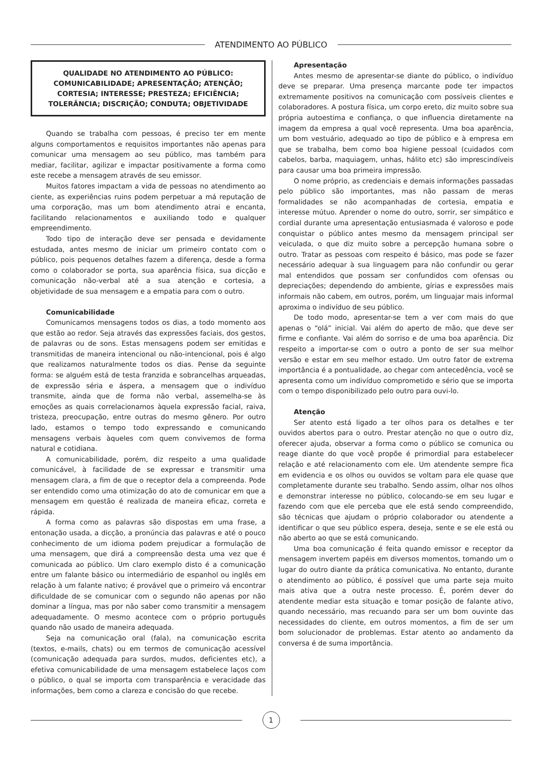ATENDIMENTO AO PÚBLICO
QUALIDADE NO ATENDIMENTO AO PÚBLICO: COMUNICABILIDADE; APRESENTAÇÃO; ATENÇÃO; CORTESIA; INTERESSE; PRESTEZA; EFICIÊNCIA; TOLERÂNCIA; DISCRIÇÃO; CONDUTA; OBJETIVIDADE
Quando se trabalha com pessoas, é preciso ter em mente alguns comportamentos e requisitos importantes não apenas para comunicar uma mensagem ao seu público, mas também para mediar, facilitar, agilizar e impactar positivamente a forma como este recebe a mensagem através de seu emissor.
Muitos fatores impactam a vida de pessoas no atendimento ao ciente, as experiências ruins podem perpetuar a má reputação de uma corporação, mas um bom atendimento atrai e encanta, facilitando relacionamentos e auxiliando todo e qualquer empreendimento.
Todo tipo de interação deve ser pensada e devidamente estudada, antes mesmo de iniciar um primeiro contato com o público, pois pequenos detalhes fazem a diferença, desde a forma como o colaborador se porta, sua aparência física, sua dicção e comunicação não-verbal até a sua atenção e cortesia, a objetividade de sua mensagem e a empatia para com o outro.
Comunicabilidade
Comunicamos mensagens todos os dias, a todo momento aos que estão ao redor. Seja através das expressões faciais, dos gestos, de palavras ou de sons. Estas mensagens podem ser emitidas e transmitidas de maneira intencional ou não-intencional, pois é algo que realizamos naturalmente todos os dias. Pense da seguinte forma: se alguém está de testa franzida e sobrancelhas arqueadas, de expressão séria e áspera, a mensagem que o indivíduo transmite, ainda que de forma não verbal, assemelha-se às emoções as quais correlacionamos àquela expressão facial, raiva, tristeza, preocupação, entre outras do mesmo gênero. Por outro lado, estamos o tempo todo expressando e comunicando mensagens verbais àqueles com quem convivemos de forma natural e cotidiana.
A comunicabilidade, porém, diz respeito a uma qualidade comunicável, à facilidade de se expressar e transmitir uma mensagem clara, a fim de que o receptor dela a compreenda. Pode ser entendido como uma otimização do ato de comunicar em que a mensagem em questão é realizada de maneira eficaz, correta e rápida.
A forma como as palavras são dispostas em uma frase, a entonação usada, a dicção, a pronúncia das palavras e até o pouco conhecimento de um idioma podem prejudicar a formulação de uma mensagem, que dirá a compreensão desta uma vez que é comunicada ao público. Um claro exemplo disto é a comunicação entre um falante básico ou intermediário de espanhol ou inglês em relação à um falante nativo; é provável que o primeiro vá encontrar dificuldade de se comunicar com o segundo não apenas por não dominar a língua, mas por não saber como transmitir a mensagem adequadamente. O mesmo acontece com o próprio português quando não usado de maneira adequada.
Seja na comunicação oral (fala), na comunicação escrita (textos, e-mails, chats) ou em termos de comunicação acessível (comunicação adequada para surdos, mudos, deficientes etc), a efetiva comunicabilidade de uma mensagem estabelece laços com o público, o qual se importa com transparência e veracidade das informações, bem como a clareza e concisão do que recebe.
Apresentação
Antes mesmo de apresentar-se diante do público, o indivíduo deve se preparar. Uma presença marcante pode ter impactos extremamente positivos na comunicação com possíveis clientes e colaboradores. A postura física, um corpo ereto, diz muito sobre sua própria autoestima e confiança, o que influencia diretamente na imagem da empresa a qual você representa. Uma boa aparência, um bom vestuário, adequado ao tipo de público e à empresa em que se trabalha, bem como boa higiene pessoal (cuidados com cabelos, barba, maquiagem, unhas, hálito etc) são imprescindíveis para causar uma boa primeira impressão.
O nome próprio, as credenciais e demais informações passadas pelo público são importantes, mas não passam de meras formalidades se não acompanhadas de cortesia, empatia e interesse mútuo. Aprender o nome do outro, sorrir, ser simpático e cordial durante uma apresentação entusiasmada é valoroso e pode conquistar o público antes mesmo da mensagem principal ser veiculada, o que diz muito sobre a percepção humana sobre o outro. Tratar as pessoas com respeito é básico, mas pode se fazer necessário adequar à sua linguagem para não confundir ou gerar mal entendidos que possam ser confundidos com ofensas ou depreciações; dependendo do ambiente, gírias e expressões mais informais não cabem, em outros, porém, um linguajar mais informal aproxima o indivíduo de seu público.
De todo modo, apresentar-se tem a ver com mais do que apenas o “olá” inicial. Vai além do aperto de mão, que deve ser firme e confiante. Vai além do sorriso e de uma boa aparência. Diz respeito a importar-se com o outro a ponto de ser sua melhor versão e estar em seu melhor estado. Um outro fator de extrema importância é a pontualidade, ao chegar com antecedência, você se apresenta como um indivíduo comprometido e sério que se importa com o tempo disponibilizado pelo outro para ouvi-lo.
Atenção
Ser atento está ligado a ter olhos para os detalhes e ter ouvidos abertos para o outro. Prestar atenção no que o outro diz, oferecer ajuda, observar a forma como o público se comunica ou reage diante do que você propõe é primordial para estabelecer relação e até relacionamento com ele. Um atendente sempre fica em evidencia e os olhos ou ouvidos se voltam para ele quase que completamente durante seu trabalho. Sendo assim, olhar nos olhos e demonstrar interesse no público, colocando-se em seu lugar e fazendo com que ele perceba que ele está sendo compreendido, são técnicas que ajudam o próprio colaborador ou atendente a identificar o que seu público espera, deseja, sente e se ele está ou não aberto ao que se está comunicando.
Uma boa comunicação é feita quando emissor e receptor da mensagem invertem papéis em diversos momentos, tomando um o lugar do outro diante da prática comunicativa. No entanto, durante o atendimento ao público, é possível que uma parte seja muito mais ativa que a outra neste processo. É, porém dever do atendente mediar esta situação e tomar posição de falante ativo, quando necessário, mas recuando para ser um bom ouvinte das necessidades do cliente, em outros momentos, a fim de ser um bom solucionador de problemas. Estar atento ao andamento da conversa é de suma importância.
1